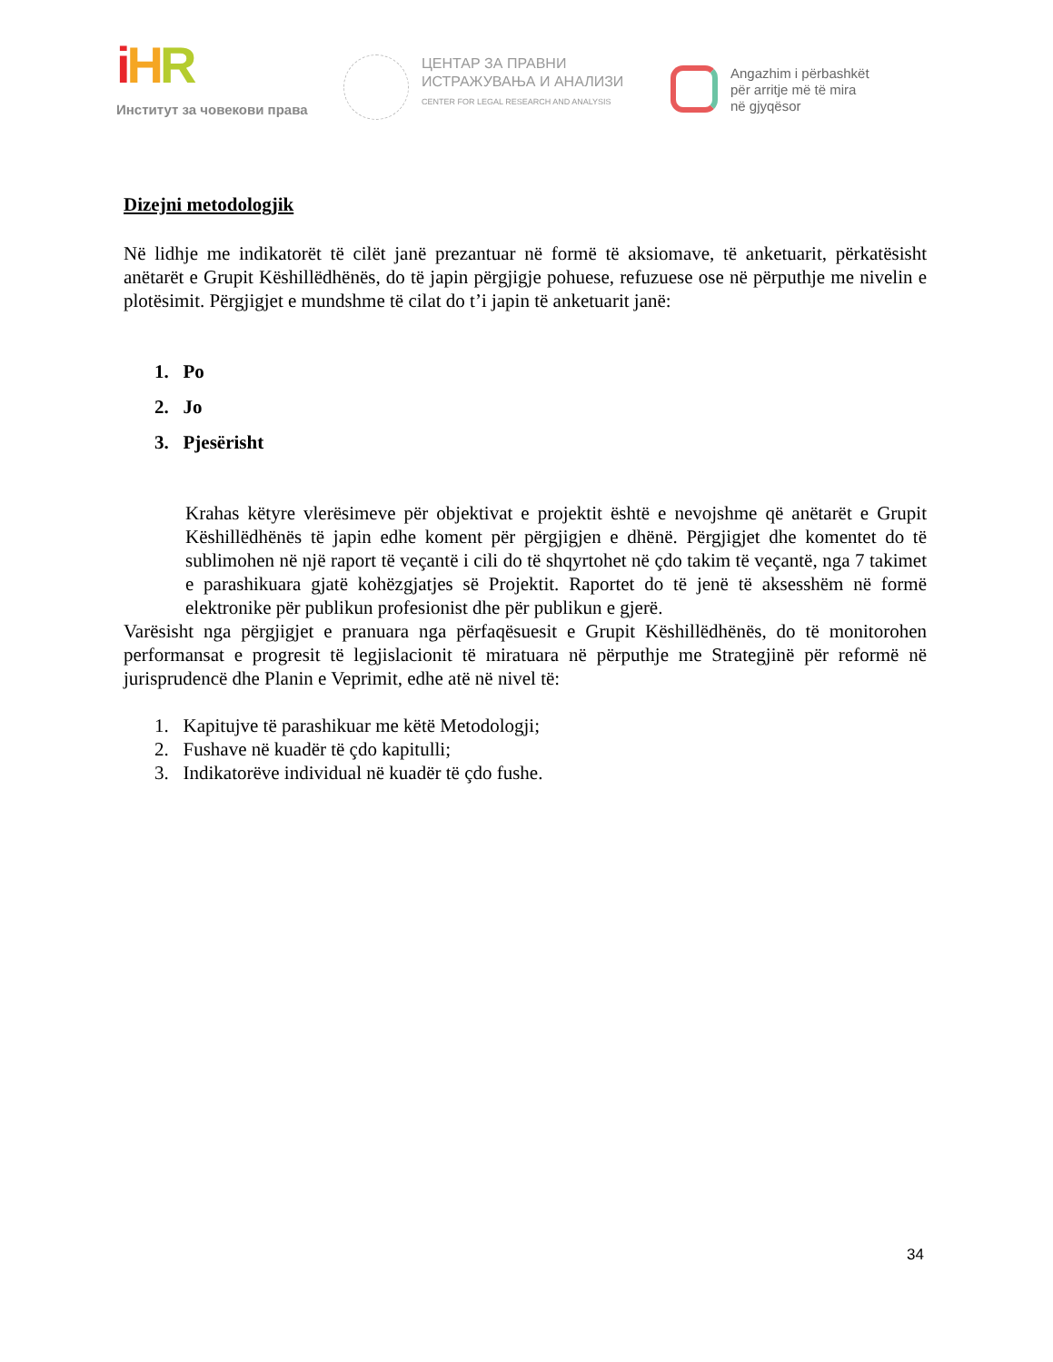iHR
Институт за човекови права
ЦЕНТАР ЗА ПРАВНИ
ИСТРАЖУВАЊА И АНАЛИЗИ
CENTER FOR LEGAL RESEARCH AND ANALYSIS
Angazhim i përbashkët
për arritje më të mira
në gjyqësor
Dizejni metodologjik
Në lidhje me indikatorët të cilët janë prezantuar në formë të aksiomave, të anketuarit, përkatësisht anëtarët e Grupit Këshillëdhënës, do të japin përgjigje pohuese, refuzuese ose në përputhje me nivelin e plotësimit. Përgjigjet e mundshme të cilat do t’i japin të anketuarit janë:
1. Po
2. Jo
3. Pjesërisht
Krahas këtyre vlerësimeve për objektivat e projektit është e nevojshme që anëtarët e Grupit Këshillëdhënës të japin edhe koment për përgjigjen e dhënë. Përgjigjet dhe komentet do të sublimohen në një raport të veçantë i cili do të shqyrtohet në çdo takim të veçantë, nga 7 takimet e parashikuara gjatë kohëzgjatjes së Projektit. Raportet do të jenë të aksesshëm në formë elektronike për publikun profesionist dhe për publikun e gjerë.
Varësisht nga përgjigjet e pranuara nga përfaqësuesit e Grupit Këshillëdhënës, do të monitorohen performansat e progresit të legjislacionit të miratuara në përputhje me Strategjinë për reformë në jurisprudencë dhe Planin e Veprimit, edhe atë në nivel të:
1. Kapitujve të parashikuar me këtë Metodologji;
2. Fushave në kuadër të çdo kapitulli;
3. Indikatorëve individual në kuadër të çdo fushe.
34